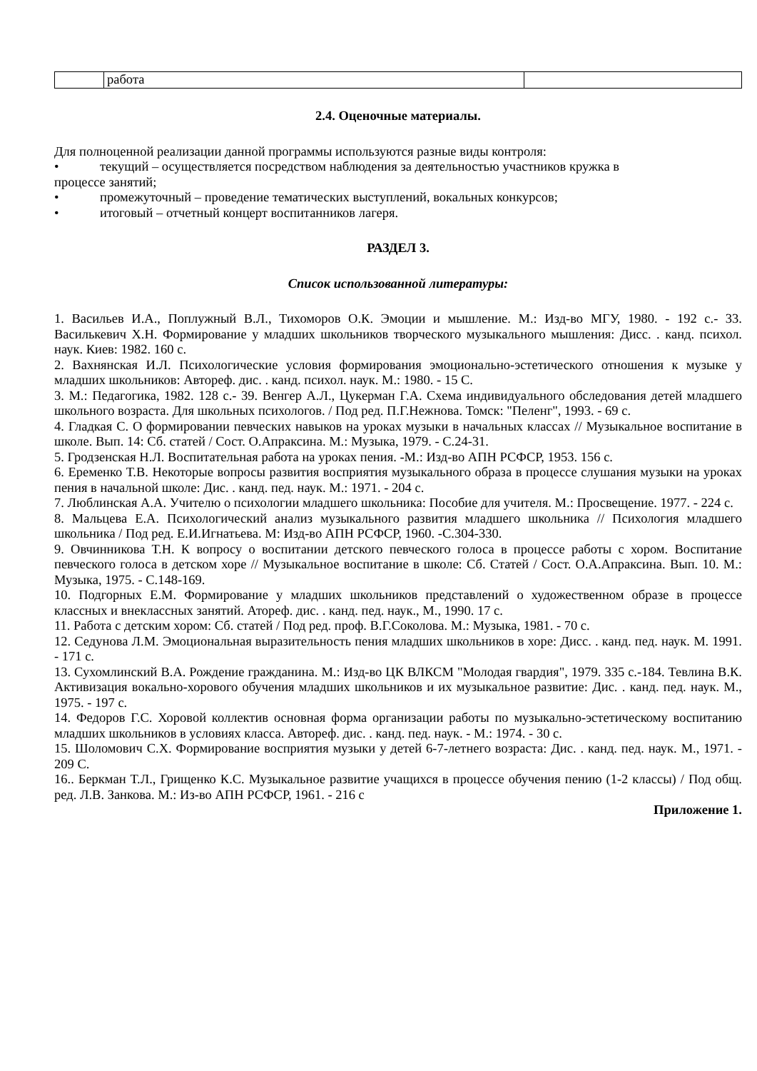| | работа | |
2.4. Оценочные материалы.
Для полноценной реализации данной программы используются разные виды контроля:
• текущий – осуществляется посредством наблюдения за деятельностью участников кружка в
процессе занятий;
• промежуточный – проведение тематических выступлений, вокальных конкурсов;
• итоговый – отчетный концерт воспитанников лагеря.
РАЗДЕЛ 3.
Список использованной литературы:
1. Васильев И.А., Поплужный В.Л., Тихоморов О.К. Эмоции и мышление. М.: Изд-во МГУ, 1980. - 192 с.- 33. Василькевич Х.Н. Формирование у младших школьников творческого музыкального мышления: Дисс. . канд. психол. наук. Киев: 1982. 160 с.
2. Вахнянская И.Л. Психологические условия формирования эмоционально-эстетического отношения к музыке у младших школьников: Автореф. дис. . канд. психол. наук. М.: 1980. - 15 С.
3. М.: Педагогика, 1982. 128 с.- 39. Венгер А.Л., Цукерман Г.А. Схема индивидуального обследования детей младшего школьного возраста. Для школьных психологов. / Под ред. П.Г.Нежнова. Томск: "Пеленг", 1993. - 69 с.
4. Гладкая С. О формировании певческих навыков на уроках музыки в начальных классах // Музыкальное воспитание в школе. Вып. 14: Сб. статей / Сост. О.Апраксина. М.: Музыка, 1979. - С.24-31.
5. Гродзенская Н.Л. Воспитательная работа на уроках пения. -М.: Изд-во АПН РСФСР, 1953. 156 с.
6. Еременко Т.В. Некоторые вопросы развития восприятия музыкального образа в процессе слушания музыки на уроках пения в начальной школе: Дис. . канд. пед. наук. М.: 1971. - 204 с.
7. Люблинская А.А. Учителю о психологии младшего школьника: Пособие для учителя. М.: Просвещение. 1977. - 224 с.
8. Мальцева Е.А. Психологический анализ музыкального развития младшего школьника // Психология младшего школьника / Под ред. Е.И.Игнатьева. М: Изд-во АПН РСФСР, 1960. -С.304-330.
9. Овчинникова Т.Н. К вопросу о воспитании детского певческого голоса в процессе работы с хором. Воспитание певческого голоса в детском хоре // Музыкальное воспитание в школе: Сб. Статей / Сост. О.А.Апраксина. Вып. 10. М.: Музыка, 1975. - С.148-169.
10. Подгорных Е.М. Формирование у младших школьников представлений о художественном образе в процессе классных и внеклассных занятий. Атореф. дис. . канд. пед. наук., М., 1990. 17 с.
11. Работа с детским хором: Сб. статей / Под ред. проф. В.Г.Соколова. М.: Музыка, 1981. - 70 с.
12. Седунова Л.М. Эмоциональная выразительность пения младших школьников в хоре: Дисс. . канд. пед. наук. М. 1991. - 171 с.
13. Сухомлинский В.А. Рождение гражданина. М.: Изд-во ЦК ВЛКСМ "Молодая гвардия", 1979. 335 с.-184. Тевлина В.К. Активизация вокально-хорового обучения младших школьников и их музыкальное развитие: Дис. . канд. пед. наук. М., 1975. - 197 с.
14. Федоров Г.С. Хоровой коллектив основная форма организации работы по музыкально-эстетическому воспитанию младших школьников в условиях класса. Автореф. дис. . канд. пед. наук. - М.: 1974. - 30 с.
15. Шоломович С.Х. Формирование восприятия музыки у детей 6-7-летнего возраста: Дис. . канд. пед. наук. М., 1971. - 209 С.
16.. Беркман Т.Л., Грищенко К.С. Музыкальное развитие учащихся в процессе обучения пению (1-2 классы) / Под общ. ред. Л.В. Занкова. М.: Из-во АПН РСФСР, 1961. - 216 с
Приложение 1.